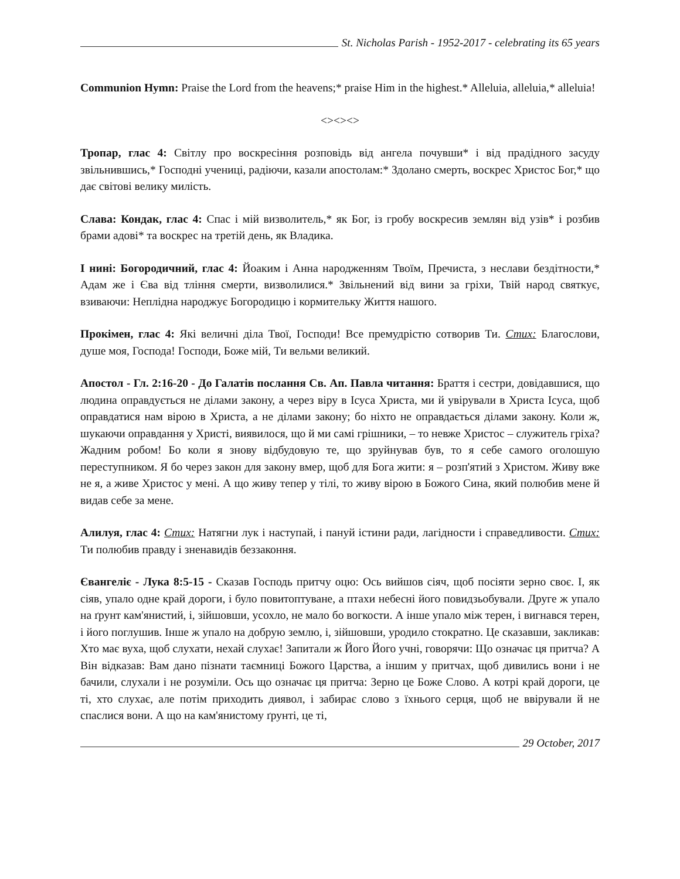St. Nicholas Parish - 1952-2017 - celebrating its 65 years
Communion Hymn: Praise the Lord from the heavens;* praise Him in the highest.* Alleluia, alleluia,* alleluia!
<><><>
Тропар, глас 4: Світлу про воскресіння розповідь від ангела почувши* і від прадідного засуду звільнившись,* Господні учениці, радіючи, казали апостолам:* Здолано смерть, воскрес Христос Бог,* що дає світові велику милість.
Слава: Кондак, глас 4: Спас і мій визволитель,* як Бог, із гробу воскресив землян від узів* і розбив брами адові* та воскрес на третій день, як Владика.
І нині: Богородичний, глас 4: Йоаким і Анна народженням Твоїм, Пречиста, з неслави бездітности,* Адам же і Єва від тління смерти, визволилися.* Звільнений від вини за гріхи, Твій народ святкує, взиваючи: Неплідна народжує Богородицю і кормительку Життя нашого.
Прокімен, глас 4: Які величні діла Твої, Господи! Все премудрістю сотворив Ти. Стих: Благослови, душе моя, Господа! Господи, Боже мій, Ти вельми великий.
Апостол - Гл. 2:16-20 - До Галатів послання Св. Ап. Павла читання: Браття і сестри, довідавшися, що людина оправдується не ділами закону, а через віру в Ісуса Христа, ми й увірували в Христа Ісуса, щоб оправдатися нам вірою в Христа, а не ділами закону; бо ніхто не оправдається ділами закону. Коли ж, шукаючи оправдання у Христі, виявилося, що й ми самі грішники, – то невже Христос – служитель гріха? Жадним робом! Бо коли я знову відбудовую те, що зруйнував був, то я себе самого оголошую переступником. Я бо через закон для закону вмер, щоб для Бога жити: я – розп'ятий з Христом. Живу вже не я, а живе Христос у мені. А що живу тепер у тілі, то живу вірою в Божого Сина, який полюбив мене й видав себе за мене.
Алилуя, глас 4: Стих: Натягни лук і наступай, і пануй істини ради, лагідности і справедливости. Стих: Ти полюбив правду і зненавидів беззаконня.
Євангеліє - Лука 8:5-15 - Сказав Господь притчу оцю: Ось вийшов сіяч, щоб посіяти зерно своє. І, як сіяв, упало одне край дороги, і було повитоптуване, а птахи небесні його повидзьобували. Друге ж упало на ґрунт кам'янистий, і, зійшовши, усохло, не мало бо вогкости. А інше упало між терен, і вигнався терен, і його поглушив. Інше ж упало на добрую землю, і, зійшовши, уродило стократно. Це сказавши, закликав: Хто має вуха, щоб слухати, нехай слухає! Запитали ж Його Його учні, говорячи: Що означає ця притча? А Він відказав: Вам дано пізнати таємниці Божого Царства, а іншим у притчах, щоб дивились вони і не бачили, слухали і не розуміли. Ось що означає ця притча: Зерно це Боже Слово. А котрі край дороги, це ті, хто слухає, але потім приходить диявол, і забирає слово з їхнього серця, щоб не ввірували й не спаслися вони. А що на кам'янистому ґрунті, це ті,
29 October, 2017